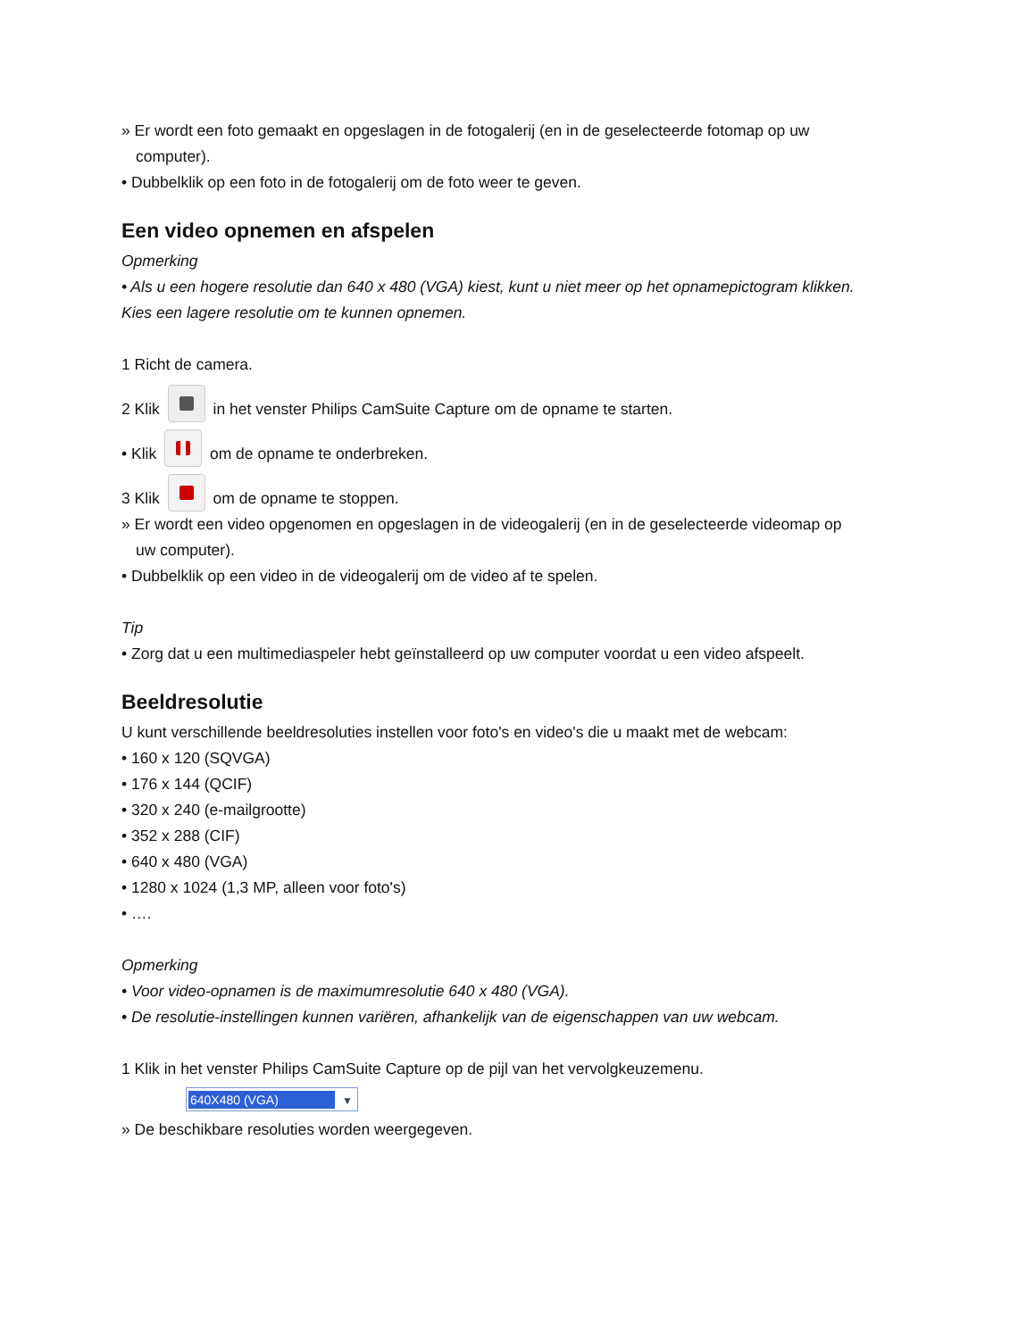» Er wordt een foto gemaakt en opgeslagen in de fotogalerij (en in de geselecteerde fotomap op uw
computer).
• Dubbelklik op een foto in de fotogalerij om de foto weer te geven.
Een video opnemen en afspelen
Opmerking
• Als u een hogere resolutie dan 640 x 480 (VGA) kiest, kunt u niet meer op het opnamepictogram klikken.
Kies een lagere resolutie om te kunnen opnemen.
1 Richt de camera.
2 Klik in het venster Philips CamSuite Capture om de opname te starten.
• Klik om de opname te onderbreken.
3 Klik om de opname te stoppen.
» Er wordt een video opgenomen en opgeslagen in de videogalerij (en in de geselecteerde videomap op
uw computer).
• Dubbelklik op een video in de videogalerij om de video af te spelen.
Tip
• Zorg dat u een multimediaspeler hebt geïnstalleerd op uw computer voordat u een video afspeelt.
Beeldresolutie
U kunt verschillende beeldresoluties instellen voor foto's en video's die u maakt met de webcam:
• 160 x 120 (SQVGA)
• 176 x 144 (QCIF)
• 320 x 240 (e-mailgrootte)
• 352 x 288 (CIF)
• 640 x 480 (VGA)
• 1280 x 1024 (1,3 MP, alleen voor foto's)
• ….
Opmerking
• Voor video-opnamen is de maximumresolutie 640 x 480 (VGA).
• De resolutie-instellingen kunnen variëren, afhankelijk van de eigenschappen van uw webcam.
1 Klik in het venster Philips CamSuite Capture op de pijl van het vervolgkeuzemenu.
640X480 (VGA) ▼
» De beschikbare resoluties worden weergegeven.